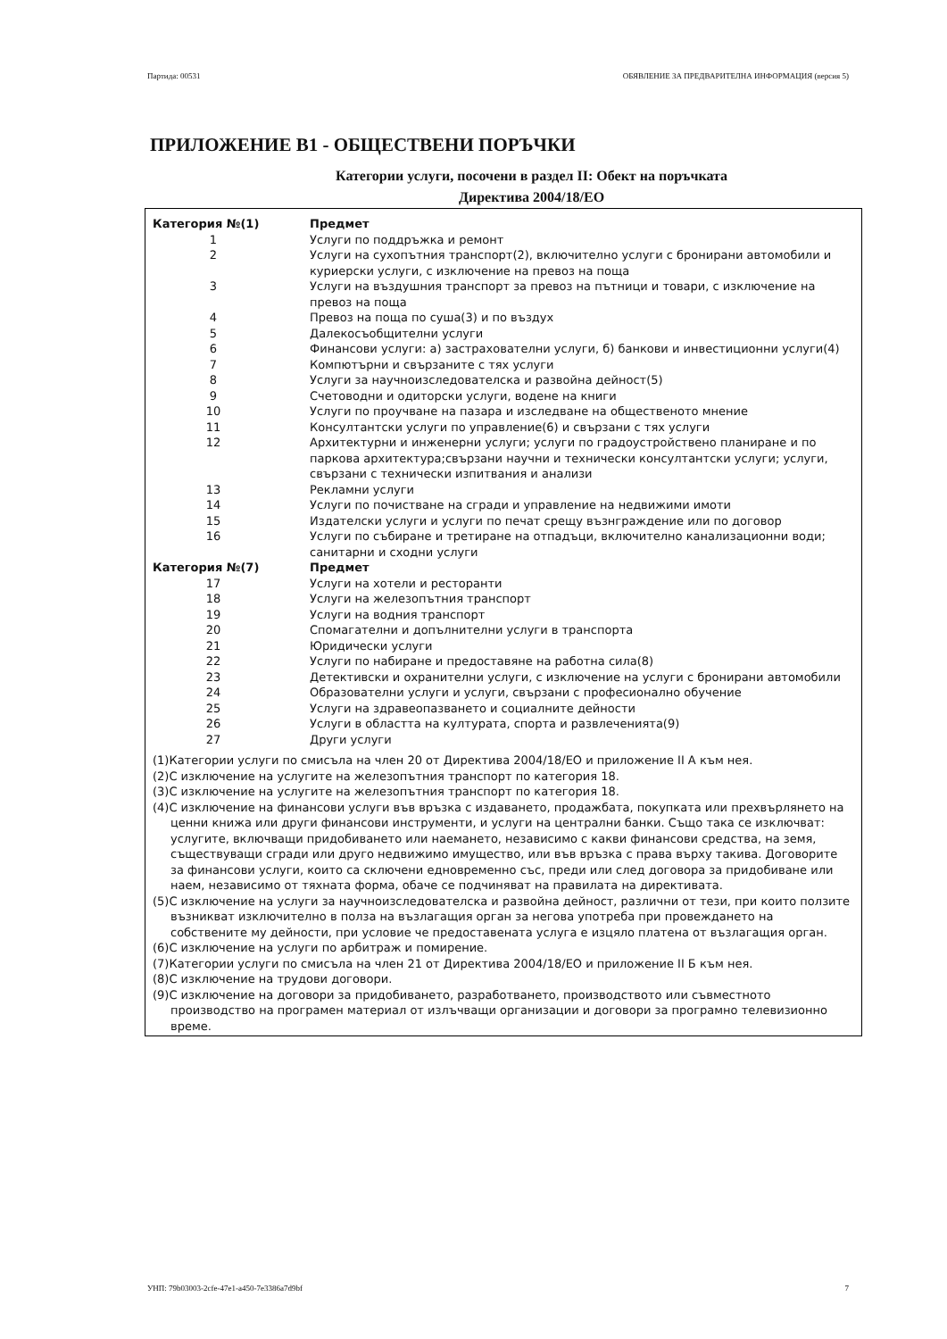Партида: 00531 ОБЯВЛЕНИЕ ЗА ПРЕДВАРИТЕЛНА ИНФОРМАЦИЯ (версия 5)
ПРИЛОЖЕНИЕ В1 - ОБЩЕСТВЕНИ ПОРЪЧКИ
Категории услуги, посочени в раздел II: Обект на поръчката
Директива 2004/18/ЕО
| Категория №(1) | Предмет |
| --- | --- |
| 1 | Услуги по поддръжка и ремонт |
| 2 | Услуги на сухопътния транспорт(2), включително услуги с бронирани автомобили и куриерски услуги, с изключение на превоз на поща |
| 3 | Услуги на въздушния транспорт за превоз на пътници и товари, с изключение на превоз на поща |
| 4 | Превоз на поща по суша(3) и по въздух |
| 5 | Далекосъобщителни услуги |
| 6 | Финансови услуги: а) застрахователни услуги, б) банкови и инвестиционни услуги(4) |
| 7 | Компютърни и свързаните с тях услуги |
| 8 | Услуги за научноизследователска и развойна дейност(5) |
| 9 | Счетоводни и одиторски услуги, водене на книги |
| 10 | Услуги по проучване на пазара и изследване на общественото мнение |
| 11 | Консултантски услуги по управление(6) и свързани с тях услуги |
| 12 | Архитектурни и инженерни услуги; услуги по градоустройствено планиране и по паркова архитектура;свързани научни и технически консултантски услуги; услуги, свързани с технически изпитвания и анализи |
| 13 | Рекламни услуги |
| 14 | Услуги по почистване на сгради и управление на недвижими имоти |
| 15 | Издателски услуги и услуги по печат срещу възнграждение или по договор |
| 16 | Услуги по събиране и третиране на отпадъци, включително канализационни води; санитарни и сходни услуги |
| Категория №(7) | Предмет |
| 17 | Услуги на хотели и ресторанти |
| 18 | Услуги на железопътния транспорт |
| 19 | Услуги на водния транспорт |
| 20 | Спомагателни и допълнителни услуги в транспорта |
| 21 | Юридически услуги |
| 22 | Услуги по набиране и предоставяне на работна сила(8) |
| 23 | Детективски и охранителни услуги, с изключение на услуги с бронирани автомобили |
| 24 | Образователни услуги и услуги, свързани с професионално обучение |
| 25 | Услуги на здравеопазването и социалните дейности |
| 26 | Услуги в областта на културата, спорта и развлеченията(9) |
| 27 | Други услуги |
(1)Категории услуги по смисъла на член 20 от Директива 2004/18/ЕО и приложение II A към нея.
(2)С изключение на услугите на железопътния транспорт по категория 18.
(3)С изключение на услугите на железопътния транспорт по категория 18.
(4)С изключение на финансови услуги във връзка с издаването, продажбата, покупката или прехвърлянето на ценни книжа или други финансови инструменти, и услуги на централни банки. Също така се изключват: услугите, включващи придобиването или наемането, независимо с какви финансови средства, на земя, съществуващи сгради или друго недвижимо имущество, или във връзка с права върху такива. Договорите за финансови услуги, които са сключени едновременно със, преди или след договора за придобиване или наем, независимо от тяхната форма, обаче се подчиняват на правилата на директивата.
(5)С изключение на услуги за научноизследователска и развойна дейност, различни от тези, при които ползите възникват изключително в полза на възлагащия орган за негова употреба при провеждането на собствените му дейности, при условие че предоставената услуга е изцяло платена от възлагащия орган.
(6)С изключение на услуги по арбитраж и помирение.
(7)Категории услуги по смисъла на член 21 от Директива 2004/18/ЕО и приложение II Б към нея.
(8)С изключение на трудови договори.
(9)С изключение на договори за придобиването, разработването, производството или съвместното производство на програмен материал от излъчващи организации и договори за програмно телевизионно време.
УНП: 79b03003-2cfe-47e1-a450-7e3386a7d9bf 7